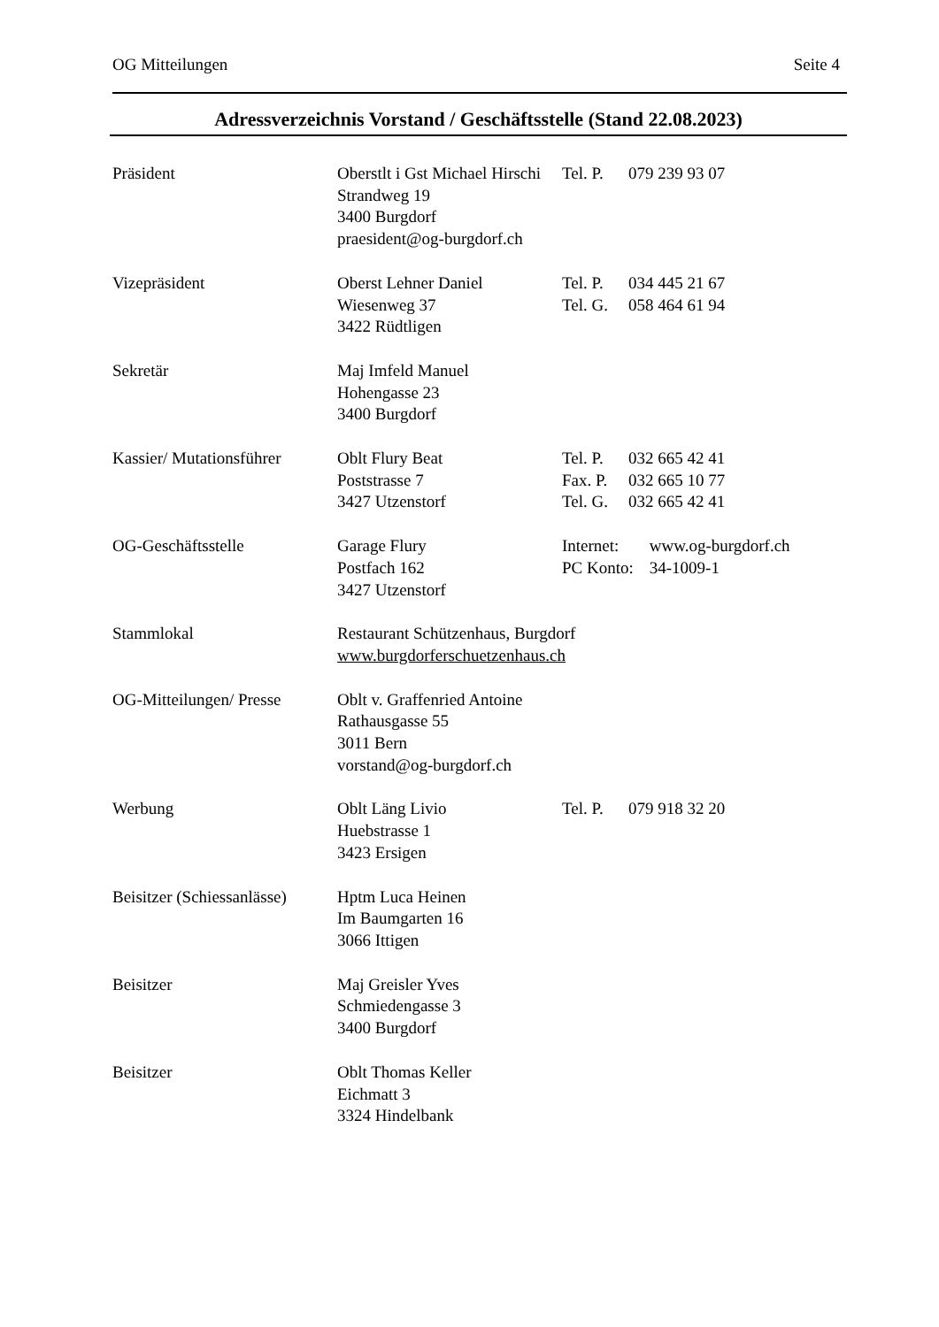OG Mitteilungen Seite 4
Adressverzeichnis Vorstand / Geschäftsstelle (Stand 22.08.2023)
Präsident
Oberstlt i Gst Michael Hirschi
Tel. P.
079 239 93 07
Strandweg 19
3400 Burgdorf
praesident@og-burgdorf.ch
Vizepräsident
Oberst Lehner Daniel
Tel. P.
034 445 21 67
Wiesenweg 37
Tel. G.
058 464 61 94
3422 Rüdtligen
Sekretär
Maj Imfeld Manuel
Hohengasse 23
3400 Burgdorf
Kassier/ Mutationsführer
Oblt Flury Beat
Tel. P.
032 665 42 41
Poststrasse 7
Fax. P.
032 665 10 77
3427 Utzenstorf
Tel. G.
032 665 42 41
OG-Geschäftsstelle
Garage Flury
Internet:
www.og-burgdorf.ch
Postfach 162
PC Konto:
34-1009-1
3427 Utzenstorf
Stammlokal
Restaurant Schützenhaus, Burgdorf
www.burgdorferschuetzenhaus.ch
OG-Mitteilungen/ Presse
Oblt v. Graffenried Antoine
Rathausgasse 55
3011 Bern
vorstand@og-burgdorf.ch
Werbung
Oblt Läng Livio
Tel. P.
079 918 32 20
Huebstrasse 1
3423 Ersigen
Beisitzer (Schiessanlässe)
Hptm Luca Heinen
Im Baumgarten 16
3066 Ittigen
Beisitzer
Maj Greisler Yves
Schmiedengasse 3
3400 Burgdorf
Beisitzer
Oblt Thomas Keller
Eichmatt 3
3324 Hindelbank